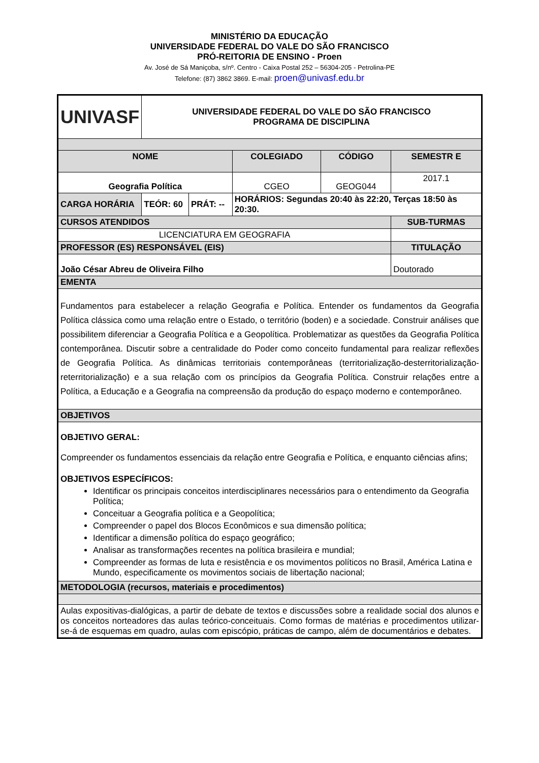MINISTÉRIO DA EDUCAÇÃO
UNIVERSIDADE FEDERAL DO VALE DO SÃO FRANCISCO
PRÓ-REITORIA DE ENSINO - Proen
Av. José de Sá Maniçoba, s/nº. Centro - Caixa Postal 252 – 56304-205 - Petrolina-PE
Telefone: (87) 3862 3869. E-mail: proen@univasf.edu.br
| UNIVASF | UNIVERSIDADE FEDERAL DO VALE DO SÃO FRANCISCO PROGRAMA DE DISCIPLINA | | | | | |
| NOME | | | | COLEGIADO | CÓDIGO | SEMESTR E |
| Geografia Política | | | | CGEO | GEOG044 | 2017.1 |
| CARGA HORÁRIA | TEÓR: 60 | PRÁT: -- | HORÁRIOS: Segundas 20:40 às 22:20, Terças 18:50 às 20:30. | | | |
| CURSOS ATENDIDOS | | | | | | SUB-TURMAS |
| LICENCIATURA EM GEOGRAFIA | | | | | | |
| PROFESSOR (ES) RESPONSÁVEL (EIS) | | | | | | TITULAÇÃO |
| João César Abreu de Oliveira Filho | | | | | | Doutorado |
| EMENTA | | | | | | |
| Fundamentos para estabelecer a relação Geografia e Política. Entender os fundamentos da Geografia Política clássica como uma relação entre o Estado, o território (boden) e a sociedade. Construir análises que possibilitem diferenciar a Geografia Política e a Geopolítica. Problematizar as questões da Geografia Política contemporânea. Discutir sobre a centralidade do Poder como conceito fundamental para realizar reflexões de Geografia Política. As dinâmicas territoriais contemporâneas (territorialização-desterritorialização-reterritorialização) e a sua relação com os princípios da Geografia Política. Construir relações entre a Política, a Educação e a Geografia na compreensão da produção do espaço moderno e contemporâneo. | | | | | | |
| OBJETIVOS | | | | | | |
| OBJETIVO GERAL: Compreender os fundamentos essenciais da relação entre Geografia e Política, e enquanto ciências afins; OBJETIVOS ESPECÍFICOS: Identificar os principais conceitos interdisciplinares necessários para o entendimento da Geografia Política; Conceituar a Geografia política e a Geopolítica; Compreender o papel dos Blocos Econômicos e sua dimensão política; Identificar a dimensão política do espaço geográfico; Analisar as transformações recentes na política brasileira e mundial; Compreender as formas de luta e resistência e os movimentos políticos no Brasil, América Latina e Mundo, especificamente os movimentos sociais de libertação nacional; | | | | | | |
| METODOLOGIA (recursos, materiais e procedimentos) | | | | | | |
| Aulas expositivas-dialógicas, a partir de debate de textos e discussões sobre a realidade social dos alunos e os conceitos norteadores das aulas teórico-conceituais. Como formas de matérias e procedimentos utilizar-se-á de esquemas em quadro, aulas com episcópio, práticas de campo, além de documentários e debates. | | | | | | |